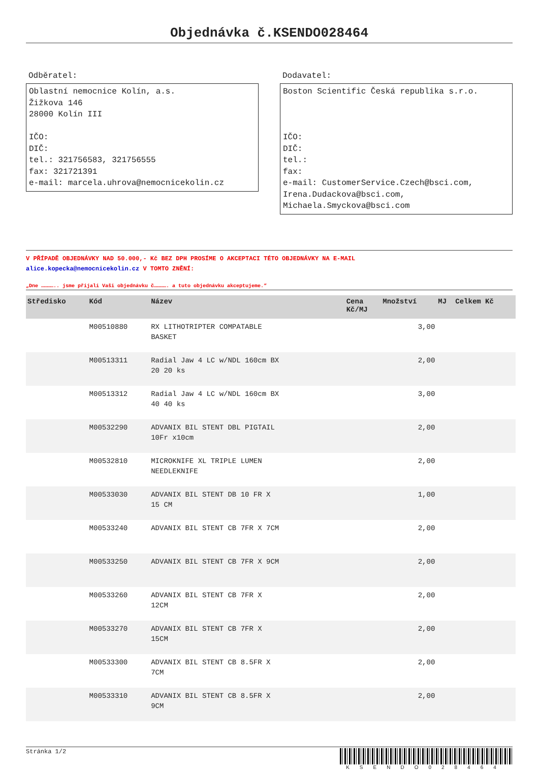Objednávka č.KSENDO028464
Odběratel:
Oblastní nemocnice Kolín, a.s. Žižkova 146 28000 Kolín III IČO: DIČ: tel.: 321756583, 321756555 fax: 321721391 e-mail: marcela.uhrova@nemocnicekolin.cz
Dodavatel:
Boston Scientific Česká republika s.r.o. IČO: DIČ: tel.: fax: e-mail: CustomerService.Czech@bsci.com, Irena.Dudackova@bsci.com, Michaela.Smyckova@bsci.com
V PŘÍPADĚ OBJEDNÁVKY NAD 50.000,- Kč BEZ DPH PROSÍME O AKCEPTACI TÉTO OBJEDNÁVKY NA E-MAIL
alice.kopecka@nemocnicekolin.cz V TOMTO ZNĚNÍ:
„Dne ………….. jsme přijali Vaši objednávku č…………. a tuto objednávku akceptujeme.“
| Středisko | Kód | Název | Cena Kč/MJ | Množství | MJ | Celkem Kč |
| --- | --- | --- | --- | --- | --- | --- |
| | M00510880 | RX LITHOTRIPTER COMPATABLE BASKET | | 3,00 | | |
| | M00513311 | Radial Jaw 4 LC w/NDL 160cm BX 20 20 ks | | 2,00 | | |
| | M00513312 | Radial Jaw 4 LC w/NDL 160cm BX 40 40 ks | | 3,00 | | |
| | M00532290 | ADVANIX BIL STENT DBL PIGTAIL 10Fr x10cm | | 2,00 | | |
| | M00532810 | MICROKNIFE XL TRIPLE LUMEN NEEDLEKNIFE | | 2,00 | | |
| | M00533030 | ADVANIX BIL STENT DB 10 FR X 15 CM | | 1,00 | | |
| | M00533240 | ADVANIX BIL STENT CB 7FR X 7CM | | 2,00 | | |
| | M00533250 | ADVANIX BIL STENT CB 7FR X 9CM | | 2,00 | | |
| | M00533260 | ADVANIX BIL STENT CB 7FR X 12CM | | 2,00 | | |
| | M00533270 | ADVANIX BIL STENT CB 7FR X 15CM | | 2,00 | | |
| | M00533300 | ADVANIX BIL STENT CB 8.5FR X 7CM | | 2,00 | | |
| | M00533310 | ADVANIX BIL STENT CB 8.5FR X 9CM | | 2,00 | | |
Stránka 1/2
KSENDO028464